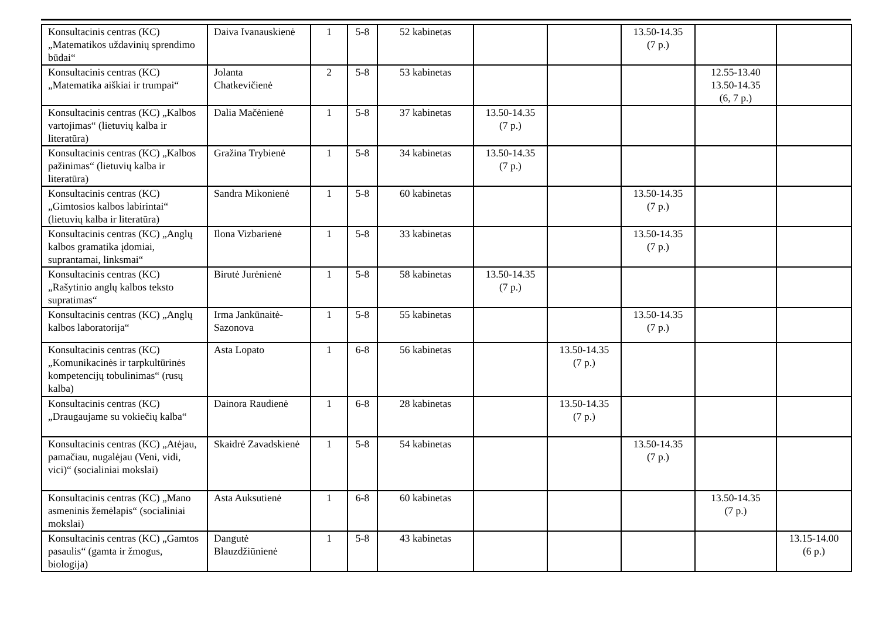| Konsultacinis centras (KC) „Matematikos uždavinių sprendimo būdai“ | Daiva Ivanauskienė | 1 | 5-8 | 52 kabinetas | | | 13.50-14.35 (7 p.) | | |
| Konsultacinis centras (KC) „Matematika aiškiai ir trumpai“ | Jolanta Chatkevičienė | 2 | 5-8 | 53 kabinetas | | | | 12.55-13.40 13.50-14.35 (6, 7 p.) | |
| Konsultacinis centras (KC) „Kalbos vartojimas“ (lietuvių kalba ir literatūra) | Dalia Mačėnienė | 1 | 5-8 | 37 kabinetas | 13.50-14.35 (7 p.) | | | | |
| Konsultacinis centras (KC) „Kalbos pažinimas“ (lietuvių kalba ir literatūra) | Gražina Trybienė | 1 | 5-8 | 34 kabinetas | 13.50-14.35 (7 p.) | | | | |
| Konsultacinis centras (KC) „Gimtosios kalbos labirintai“ (lietuvių kalba ir literatūra) | Sandra Mikonienė | 1 | 5-8 | 60 kabinetas | | | 13.50-14.35 (7 p.) | | |
| Konsultacinis centras (KC) „Anglų kalbos gramatika įdomiai, suprantamai, linksmai“ | Ilona Vizbarienė | 1 | 5-8 | 33 kabinetas | | | 13.50-14.35 (7 p.) | | |
| Konsultacinis centras (KC) „Rašytinio anglų kalbos teksto supratimas“ | Birutė Jurėnienė | 1 | 5-8 | 58 kabinetas | 13.50-14.35 (7 p.) | | | | |
| Konsultacinis centras (KC) „Anglų kalbos laboratorija“ | Irma Jankūnaitė-Sazonova | 1 | 5-8 | 55 kabinetas | | | 13.50-14.35 (7 p.) | | |
| Konsultacinis centras (KC) „Komunikacinės ir tarpkultūrinės kompetencijų tobulinimas“ (rusų kalba) | Asta Lopato | 1 | 6-8 | 56 kabinetas | | 13.50-14.35 (7 p.) | | | |
| Konsultacinis centras (KC) „Draugaujame su vokiečių kalba“ | Dainora Raudienė | 1 | 6-8 | 28 kabinetas | | 13.50-14.35 (7 p.) | | | |
| Konsultacinis centras (KC) „Atėjau, pamačiau, nugalėjau (Veni, vidi, vici)“ (socialiniai mokslai) | Skaidrė Zavadskienė | 1 | 5-8 | 54 kabinetas | | | 13.50-14.35 (7 p.) | | |
| Konsultacinis centras (KC) „Mano asmeninis žemėlapis“ (socialiniai mokslai) | Asta Auksutienė | 1 | 6-8 | 60 kabinetas | | | | 13.50-14.35 (7 p.) | |
| Konsultacinis centras (KC) „Gamtos pasaulis“ (gamta ir žmogus, biologija) | Dangutė Blauzdžiūnienė | 1 | 5-8 | 43 kabinetas | | | | | 13.15-14.00 (6 p.) |